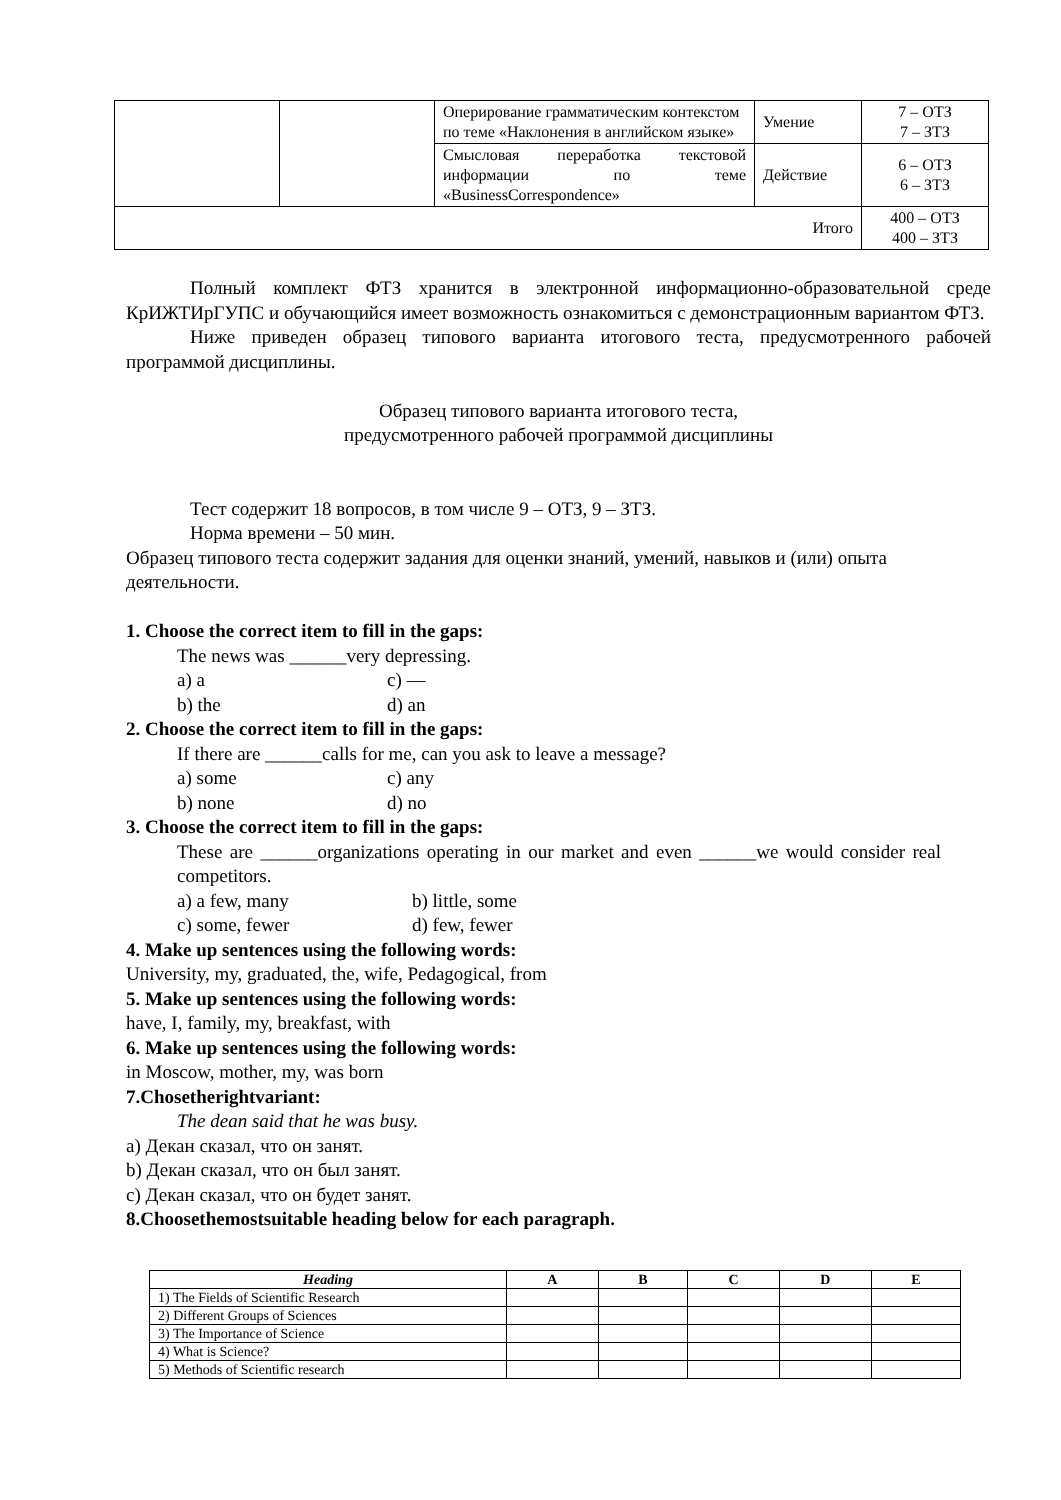| | | Оперирование грамматическим контекстом по теме «Наклонения в английском языке» | Умение | 7 – ОТЗ 7 – ЗТЗ |
| | | Смысловая переработка текстовой информации по теме «BusinessCorrespondence» | Действие | 6 – ОТЗ 6 – ЗТЗ |
| Итого | | | | 400 – ОТЗ 400 – ЗТЗ |
Полный комплект ФТЗ хранится в электронной информационно-образовательной среде КрИЖТИрГУПС и обучающийся имеет возможность ознакомиться с демонстрационным вариантом ФТЗ.
Ниже приведен образец типового варианта итогового теста, предусмотренного рабочей программой дисциплины.
Образец типового варианта итогового теста,
предусмотренного рабочей программой дисциплины
Тест содержит 18 вопросов, в том числе 9 – ОТЗ, 9 – ЗТЗ.
Норма времени – 50 мин.
Образец типового теста содержит задания для оценки знаний, умений, навыков и (или) опыта деятельности.
1. Choose the correct item to fill in the gaps:
The news was ______very depressing.
a) a c) —
b) the d) an
2. Choose the correct item to fill in the gaps:
If there are ______calls for me, can you ask to leave a message?
a) some c) any
b) none d) no
3. Choose the correct item to fill in the gaps:
These are ______organizations operating in our market and even ______we would consider real competitors.
a) a few, many b) little, some
c) some, fewer d) few, fewer
4. Make up sentences using the following words:
University, my, graduated, the, wife, Pedagogical, from
5. Make up sentences using the following words:
have, I, family, my, breakfast, with
6. Make up sentences using the following words:
in Moscow, mother, my, was born
7.Chosetherightvariant:
The dean said that he was busy.
a) Декан сказал, что он занят.
b) Декан сказал, что он был занят.
c) Декан сказал, что он будет занят.
8.Choosethemostsuitable heading below for each paragraph.
| Heading | A | B | C | D | E |
| --- | --- | --- | --- | --- | --- |
| 1) The Fields of Scientific Research | | | | | |
| 2) Different Groups of Sciences | | | | | |
| 3) The Importance of Science | | | | | |
| 4) What is Science? | | | | | |
| 5) Methods of Scientific research | | | | | |